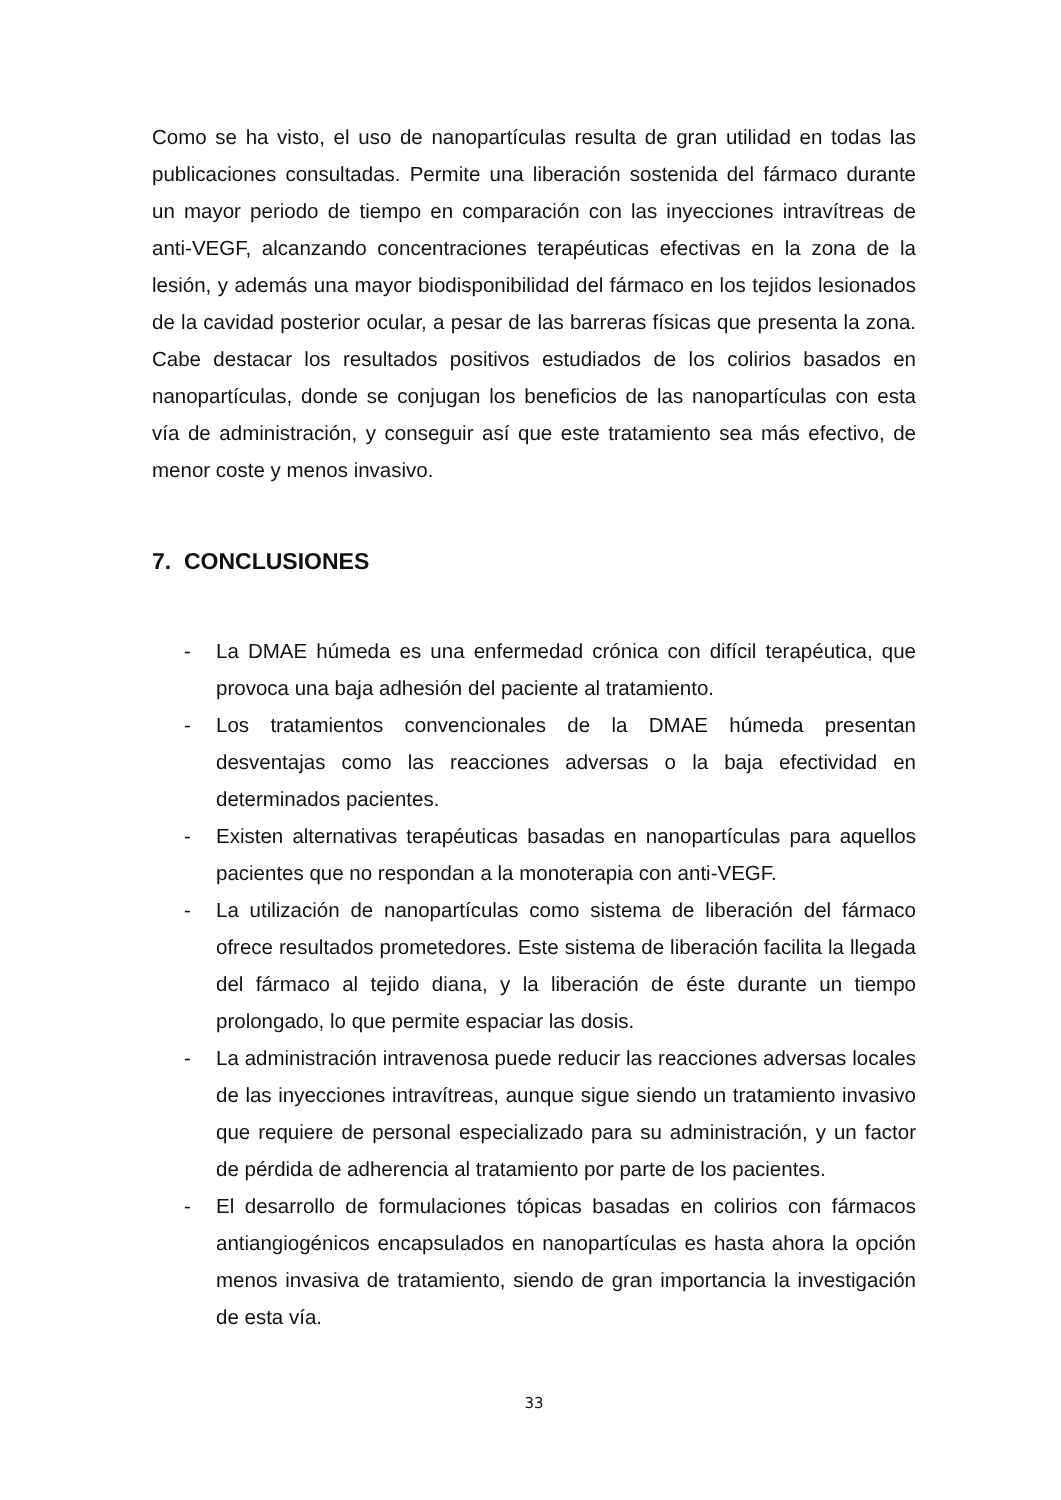Como se ha visto, el uso de nanopartículas resulta de gran utilidad en todas las publicaciones consultadas. Permite una liberación sostenida del fármaco durante un mayor periodo de tiempo en comparación con las inyecciones intravítreas de anti-VEGF, alcanzando concentraciones terapéuticas efectivas en la zona de la lesión, y además una mayor biodisponibilidad del fármaco en los tejidos lesionados de la cavidad posterior ocular, a pesar de las barreras físicas que presenta la zona. Cabe destacar los resultados positivos estudiados de los colirios basados en nanopartículas, donde se conjugan los beneficios de las nanopartículas con esta vía de administración, y conseguir así que este tratamiento sea más efectivo, de menor coste y menos invasivo.
7. CONCLUSIONES
- La DMAE húmeda es una enfermedad crónica con difícil terapéutica, que provoca una baja adhesión del paciente al tratamiento.
- Los tratamientos convencionales de la DMAE húmeda presentan desventajas como las reacciones adversas o la baja efectividad en determinados pacientes.
- Existen alternativas terapéuticas basadas en nanopartículas para aquellos pacientes que no respondan a la monoterapia con anti-VEGF.
- La utilización de nanopartículas como sistema de liberación del fármaco ofrece resultados prometedores. Este sistema de liberación facilita la llegada del fármaco al tejido diana, y la liberación de éste durante un tiempo prolongado, lo que permite espaciar las dosis.
- La administración intravenosa puede reducir las reacciones adversas locales de las inyecciones intravítreas, aunque sigue siendo un tratamiento invasivo que requiere de personal especializado para su administración, y un factor de pérdida de adherencia al tratamiento por parte de los pacientes.
- El desarrollo de formulaciones tópicas basadas en colirios con fármacos antiangiogénicos encapsulados en nanopartículas es hasta ahora la opción menos invasiva de tratamiento, siendo de gran importancia la investigación de esta vía.
33